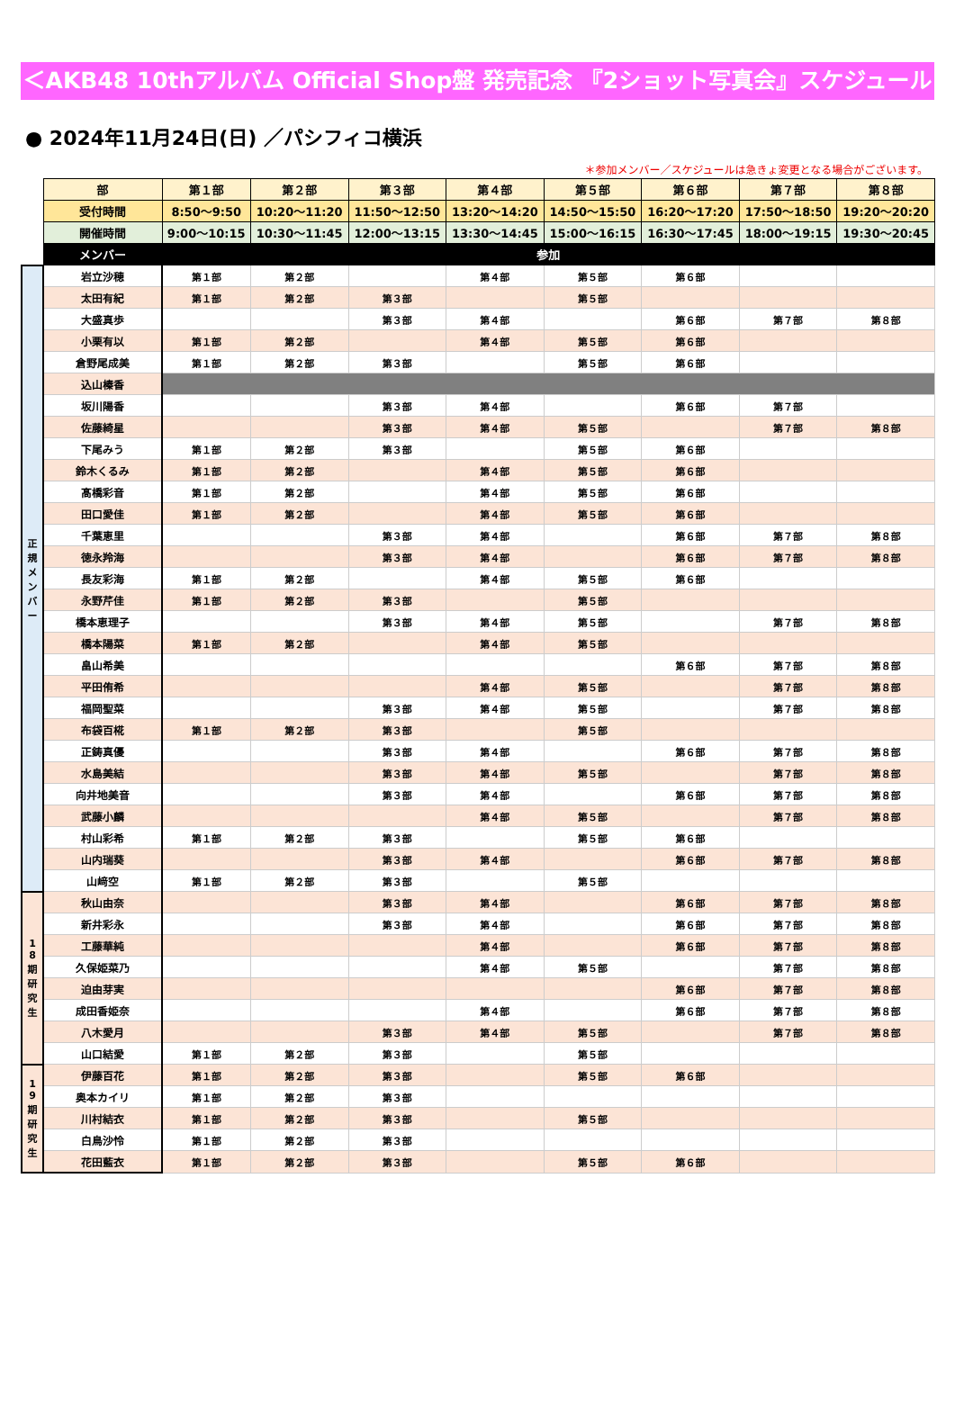＜AKB48 10thアルバム Official Shop盤 発売記念 『2ショット写真会』スケジュール＞
● 2024年11月24日(日) ／パシフィコ横浜
＊参加メンバー／スケジュールは急きょ変更となる場合がございます。
| | 部 | 第１部 | 第２部 | 第３部 | 第４部 | 第５部 | 第６部 | 第７部 | 第８部 |
| | 受付時間 | 8:50～9:50 | 10:20～11:20 | 11:50～12:50 | 13:20～14:20 | 14:50～15:50 | 16:20～17:20 | 17:50～18:50 | 19:20～20:20 |
| | 開催時間 | 9:00～10:15 | 10:30～11:45 | 12:00～13:15 | 13:30～14:45 | 15:00～16:15 | 16:30～17:45 | 18:00～19:15 | 19:30～20:45 |
| | メンバー | 参加 | | | | | | | |
| 正 規 メ ン バ ー | 岩立沙穂 | 第１部 | 第２部 | | 第４部 | 第５部 | 第６部 | | |
| | 太田有紀 | 第１部 | 第２部 | 第３部 | | 第５部 | | | |
| | 大盛真歩 | | | 第３部 | 第４部 | | 第６部 | 第７部 | 第８部 |
| | 小栗有以 | 第１部 | 第２部 | | 第４部 | 第５部 | 第６部 | | |
| | 倉野尾成美 | 第１部 | 第２部 | 第３部 | | 第５部 | 第６部 | | |
| | 込山榛香 | | | | | | | | |
| | 坂川陽香 | | | 第３部 | 第４部 | | 第６部 | 第７部 | |
| | 佐藤綺星 | | | 第３部 | 第４部 | 第５部 | | 第７部 | 第８部 |
| | 下尾みう | 第１部 | 第２部 | 第３部 | | 第５部 | 第６部 | | |
| | 鈴木くるみ | 第１部 | 第２部 | | 第４部 | 第５部 | 第６部 | | |
| | 髙橋彩音 | 第１部 | 第２部 | | 第４部 | 第５部 | 第６部 | | |
| | 田口愛佳 | 第１部 | 第２部 | | 第４部 | 第５部 | 第６部 | | |
| | 千葉恵里 | | | 第３部 | 第４部 | | 第６部 | 第７部 | 第８部 |
| | 徳永羚海 | | | 第３部 | 第４部 | | 第６部 | 第７部 | 第８部 |
| | 長友彩海 | 第１部 | 第２部 | | 第４部 | 第５部 | 第６部 | | |
| | 永野芹佳 | 第１部 | 第２部 | 第３部 | | 第５部 | | | |
| | 橋本恵理子 | | | 第３部 | 第４部 | 第５部 | | 第７部 | 第８部 |
| | 橋本陽菜 | 第１部 | 第２部 | | 第４部 | 第５部 | | | |
| | 畠山希美 | | | | | | 第６部 | 第７部 | 第８部 |
| | 平田侑希 | | | | 第４部 | 第５部 | | 第７部 | 第８部 |
| | 福岡聖菜 | | | 第３部 | 第４部 | 第５部 | | 第７部 | 第８部 |
| | 布袋百椛 | 第１部 | 第２部 | 第３部 | | 第５部 | | | |
| | 正鋳真優 | | | 第３部 | 第４部 | | 第６部 | 第７部 | 第８部 |
| | 水島美結 | | | 第３部 | 第４部 | 第５部 | | 第７部 | 第８部 |
| | 向井地美音 | | | 第３部 | 第４部 | | 第６部 | 第７部 | 第８部 |
| | 武藤小麟 | | | | 第４部 | 第５部 | | 第７部 | 第８部 |
| | 村山彩希 | 第１部 | 第２部 | 第３部 | | 第５部 | 第６部 | | |
| | 山内瑞葵 | | | 第３部 | 第４部 | | 第６部 | 第７部 | 第８部 |
| | 山﨑空 | 第１部 | 第２部 | 第３部 | | 第５部 | | | |
| 1 8 期 研 究 生 | 秋山由奈 | | | 第３部 | 第４部 | | 第６部 | 第７部 | 第８部 |
| | 新井彩永 | | | 第３部 | 第４部 | | 第６部 | 第７部 | 第８部 |
| | 工藤華純 | | | | 第４部 | | 第６部 | 第７部 | 第８部 |
| | 久保姫菜乃 | | | | 第４部 | 第５部 | | 第７部 | 第８部 |
| | 迫由芽実 | | | | | | 第６部 | 第７部 | 第８部 |
| | 成田香姫奈 | | | | 第４部 | | 第６部 | 第７部 | 第８部 |
| | 八木愛月 | | | 第３部 | 第４部 | 第５部 | | 第７部 | 第８部 |
| | 山口結愛 | 第１部 | 第２部 | 第３部 | | 第５部 | | | |
| 1 9 期 研 究 生 | 伊藤百花 | 第１部 | 第２部 | 第３部 | | 第５部 | 第６部 | | |
| | 奥本カイリ | 第１部 | 第２部 | 第３部 | | | | | |
| | 川村結衣 | 第１部 | 第２部 | 第３部 | | 第５部 | | | |
| | 白鳥沙怜 | 第１部 | 第２部 | 第３部 | | | | | |
| | 花田藍衣 | 第１部 | 第２部 | 第３部 | | 第５部 | 第６部 | | |